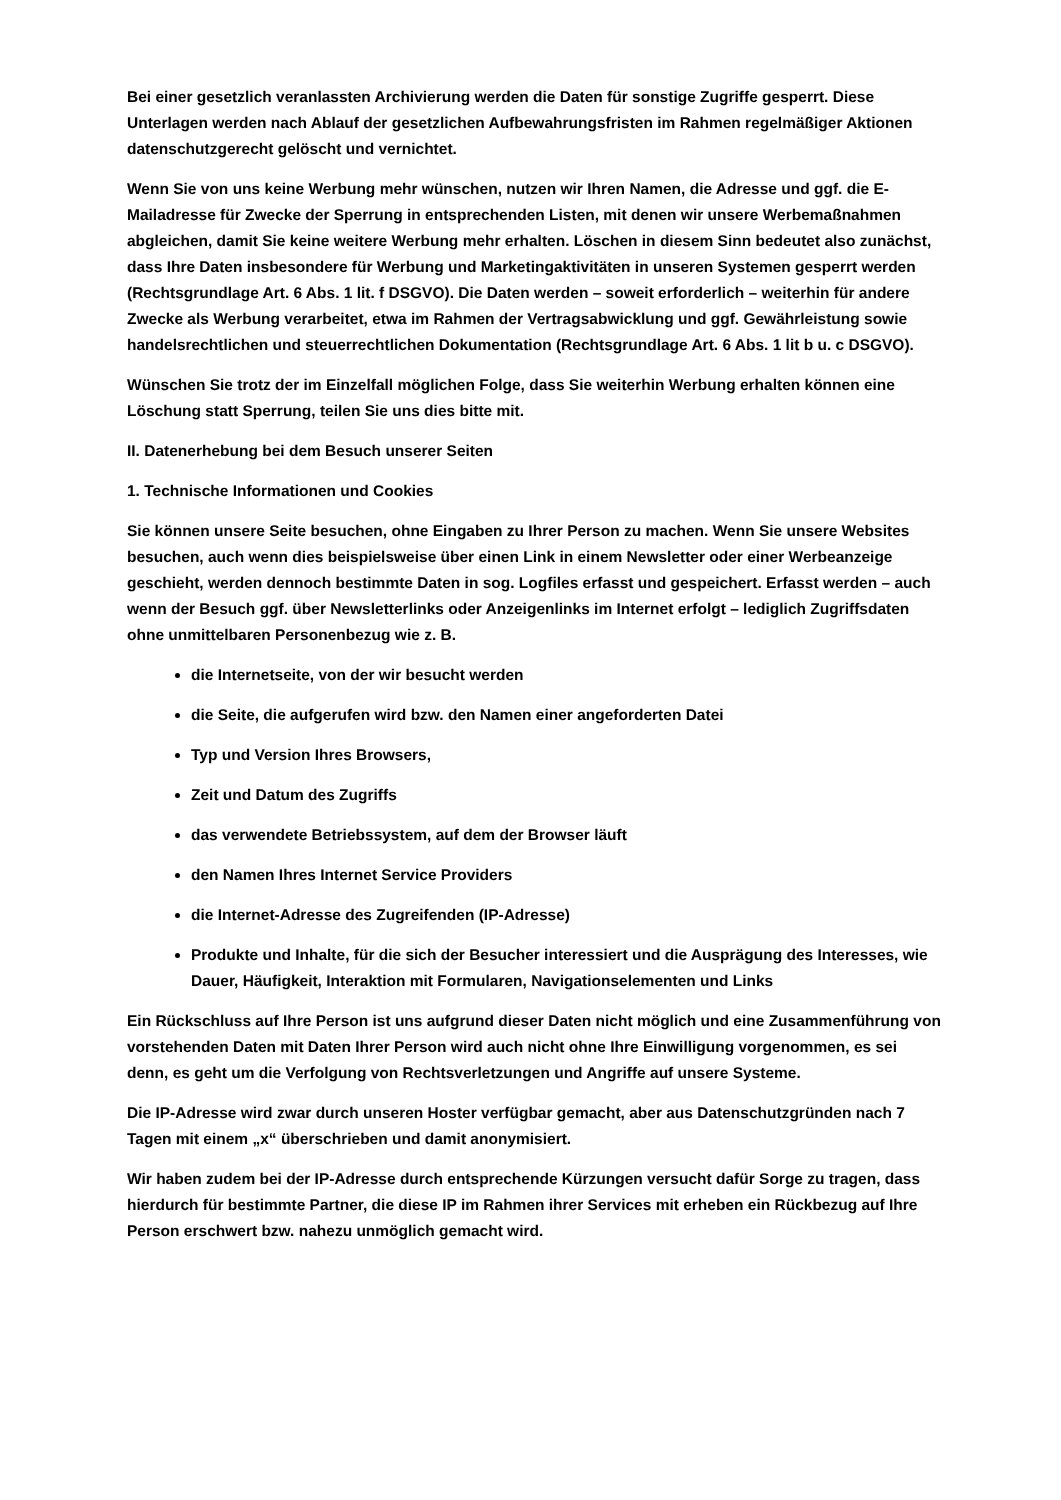Bei einer gesetzlich veranlassten Archivierung werden die Daten für sonstige Zugriffe gesperrt. Diese Unterlagen werden nach Ablauf der gesetzlichen Aufbewahrungsfristen im Rahmen regelmäßiger Aktionen datenschutzgerecht gelöscht und vernichtet.
Wenn Sie von uns keine Werbung mehr wünschen, nutzen wir Ihren Namen, die Adresse und ggf. die E-Mailadresse für Zwecke der Sperrung in entsprechenden Listen, mit denen wir unsere Werbemaßnahmen abgleichen, damit Sie keine weitere Werbung mehr erhalten. Löschen in diesem Sinn bedeutet also zunächst, dass Ihre Daten insbesondere für Werbung und Marketingaktivitäten in unseren Systemen gesperrt werden (Rechtsgrundlage Art. 6 Abs. 1 lit. f DSGVO). Die Daten werden – soweit erforderlich – weiterhin für andere Zwecke als Werbung verarbeitet, etwa im Rahmen der Vertragsabwicklung und ggf. Gewährleistung sowie handelsrechtlichen und steuerrechtlichen Dokumentation (Rechtsgrundlage Art. 6 Abs. 1 lit b u. c DSGVO).
Wünschen Sie trotz der im Einzelfall möglichen Folge, dass Sie weiterhin Werbung erhalten können eine Löschung statt Sperrung, teilen Sie uns dies bitte mit.
II. Datenerhebung bei dem Besuch unserer Seiten
1. Technische Informationen und Cookies
Sie können unsere Seite besuchen, ohne Eingaben zu Ihrer Person zu machen. Wenn Sie unsere Websites besuchen, auch wenn dies beispielsweise über einen Link in einem Newsletter oder einer Werbeanzeige geschieht, werden dennoch bestimmte Daten in sog. Logfiles erfasst und gespeichert. Erfasst werden – auch wenn der Besuch ggf. über Newsletterlinks oder Anzeigenlinks im Internet erfolgt – lediglich Zugriffsdaten ohne unmittelbaren Personenbezug wie z. B.
die Internetseite, von der wir besucht werden
die Seite, die aufgerufen wird bzw. den Namen einer angeforderten Datei
Typ und Version Ihres Browsers,
Zeit und Datum des Zugriffs
das verwendete Betriebssystem, auf dem der Browser läuft
den Namen Ihres Internet Service Providers
die Internet-Adresse des Zugreifenden (IP-Adresse)
Produkte und Inhalte, für die sich der Besucher interessiert und die Ausprägung des Interesses, wie Dauer, Häufigkeit, Interaktion mit Formularen, Navigationselementen und Links
Ein Rückschluss auf Ihre Person ist uns aufgrund dieser Daten nicht möglich und eine Zusammenführung von vorstehenden Daten mit Daten Ihrer Person wird auch nicht ohne Ihre Einwilligung vorgenommen, es sei denn, es geht um die Verfolgung von Rechtsverletzungen und Angriffe auf unsere Systeme.
Die IP-Adresse wird zwar durch unseren Hoster verfügbar gemacht, aber aus Datenschutzgründen nach 7 Tagen mit einem „x“ überschrieben und damit anonymisiert.
Wir haben zudem bei der IP-Adresse durch entsprechende Kürzungen versucht dafür Sorge zu tragen, dass hierdurch für bestimmte Partner, die diese IP im Rahmen ihrer Services mit erheben ein Rückbezug auf Ihre Person erschwert bzw. nahezu unmöglich gemacht wird.